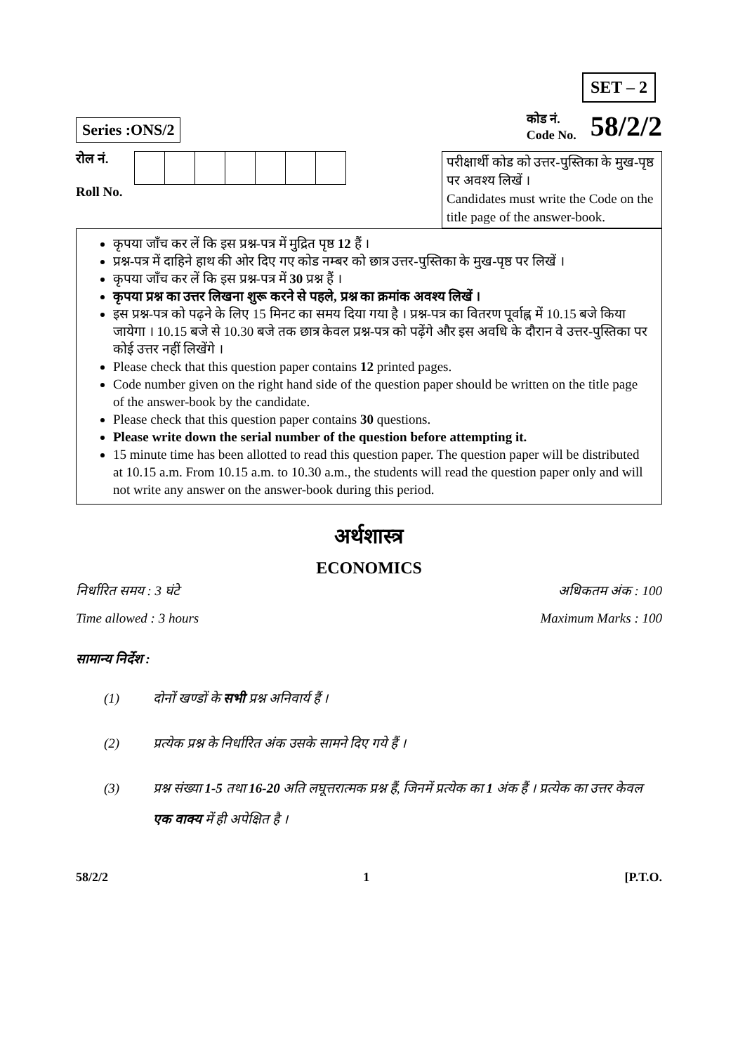SET – 2
Series :ONS/2
कोड नं.
Code No.
58/2/2
रोल नं.
Roll No.
परीक्षार्थी कोड को उत्तर-पुस्तिका के मुख-पृष्ठ पर अवश्य लिखें ।
Candidates must write the Code on the title page of the answer-book.
कृपया जाँच कर लें कि इस प्रश्न-पत्र में मुद्रित पृष्ठ 12 हैं ।
प्रश्न-पत्र में दाहिने हाथ की ओर दिए गए कोड नम्बर को छात्र उत्तर-पुस्तिका के मुख-पृष्ठ पर लिखें ।
कृपया जाँच कर लें कि इस प्रश्न-पत्र में 30 प्रश्न हैं ।
कृपया प्रश्न का उत्तर लिखना शुरू करने से पहले, प्रश्न का क्रमांक अवश्य लिखें ।
इस प्रश्न-पत्र को पढ़ने के लिए 15 मिनट का समय दिया गया है । प्रश्न-पत्र का वितरण पूर्वाह्न में 10.15 बजे किया जायेगा । 10.15 बजे से 10.30 बजे तक छात्र केवल प्रश्न-पत्र को पढ़ेंगे और इस अवधि के दौरान वे उत्तर-पुस्तिका पर कोई उत्तर नहीं लिखेंगे ।
Please check that this question paper contains 12 printed pages.
Code number given on the right hand side of the question paper should be written on the title page of the answer-book by the candidate.
Please check that this question paper contains 30 questions.
Please write down the serial number of the question before attempting it.
15 minute time has been allotted to read this question paper. The question paper will be distributed at 10.15 a.m. From 10.15 a.m. to 10.30 a.m., the students will read the question paper only and will not write any answer on the answer-book during this period.
अर्थशास्त्र
ECONOMICS
निर्धारित समय : 3 घंटे अधिकतम अंक : 100
Time allowed : 3 hours Maximum Marks : 100
सामान्य निर्देश :
(1) दोनों खण्डों के सभी प्रश्न अनिवार्य हैं ।
(2) प्रत्येक प्रश्न के निर्धारित अंक उसके सामने दिए गये हैं ।
(3) प्रश्न संख्या 1-5 तथा 16-20 अति लघूत्तरात्मक प्रश्न हैं, जिनमें प्रत्येक का 1 अंक हैं । प्रत्येक का उत्तर केवल एक वाक्य में ही अपेक्षित है ।
58/2/2 1 [P.T.O.